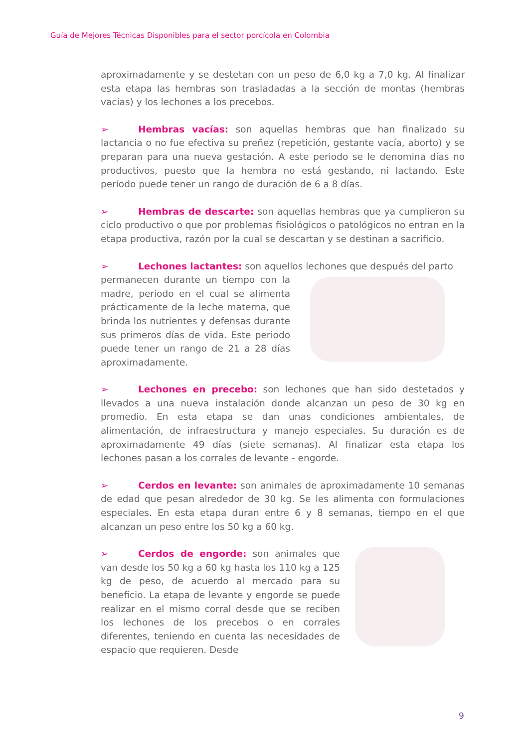Guía de Mejores Técnicas Disponibles para el sector porcícola en Colombia
aproximadamente y se destetan con un peso de 6,0 kg a 7,0 kg. Al finalizar esta etapa las hembras son trasladadas a la sección de montas (hembras vacías) y los lechones a los precebos.
➢ Hembras vacías: son aquellas hembras que han finalizado su lactancia o no fue efectiva su preñez (repetición, gestante vacía, aborto) y se preparan para una nueva gestación. A este periodo se le denomina días no productivos, puesto que la hembra no está gestando, ni lactando. Este período puede tener un rango de duración de 6 a 8 días.
➢ Hembras de descarte: son aquellas hembras que ya cumplieron su ciclo productivo o que por problemas fisiológicos o patológicos no entran en la etapa productiva, razón por la cual se descartan y se destinan a sacrificio.
➢ Lechones lactantes: son aquellos lechones que después del parto
permanecen durante un tiempo con la madre, periodo en el cual se alimenta prácticamente de la leche materna, que brinda los nutrientes y defensas durante sus primeros días de vida. Este periodo puede tener un rango de 21 a 28 días aproximadamente.
➢ Lechones en precebo: son lechones que han sido destetados y llevados a una nueva instalación donde alcanzan un peso de 30 kg en promedio. En esta etapa se dan unas condiciones ambientales, de alimentación, de infraestructura y manejo especiales. Su duración es de aproximadamente 49 días (siete semanas). Al finalizar esta etapa los lechones pasan a los corrales de levante - engorde.
➢ Cerdos en levante: son animales de aproximadamente 10 semanas de edad que pesan alrededor de 30 kg. Se les alimenta con formulaciones especiales. En esta etapa duran entre 6 y 8 semanas, tiempo en el que alcanzan un peso entre los 50 kg a 60 kg.
➢ Cerdos de engorde: son animales que van desde los 50 kg a 60 kg hasta los 110 kg a 125 kg de peso, de acuerdo al mercado para su beneficio. La etapa de levante y engorde se puede realizar en el mismo corral desde que se reciben los lechones de los precebos o en corrales diferentes, teniendo en cuenta las necesidades de espacio que requieren. Desde
9